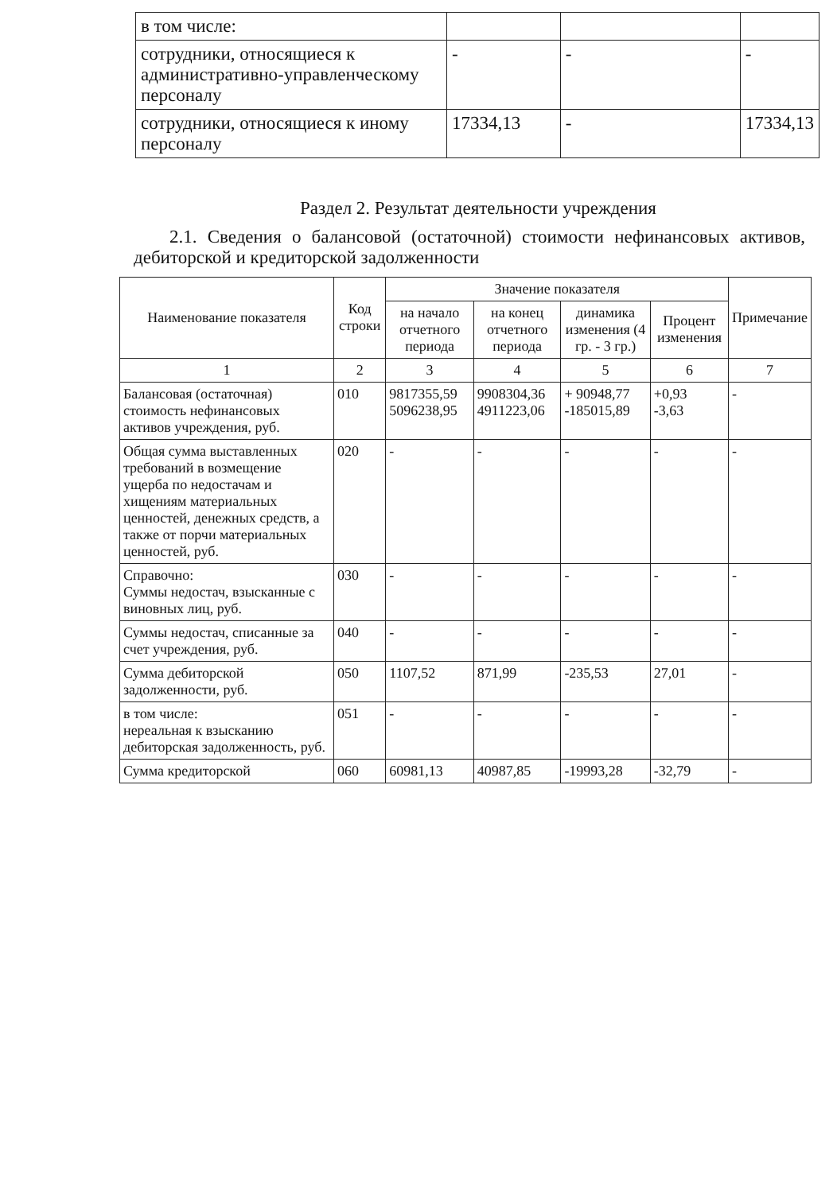| в том числе: | | | |
| сотрудники, относящиеся к административно-управленческому персоналу | - | - | - |
| сотрудники, относящиеся к иному персоналу | 17334,13 | - | 17334,13 |
Раздел 2. Результат деятельности учреждения
2.1. Сведения о балансовой (остаточной) стоимости нефинансовых активов, дебиторской и кредиторской задолженности
| Наименование показателя | Код строки | Значение показателя | | | | Примечание |
| --- | --- | --- | --- | --- | --- | --- |
| | | на начало отчетного периода | на конец отчетного периода | динамика изменения (4 гр. - 3 гр.) | Процент изменения | |
| 1 | 2 | 3 | 4 | 5 | 6 | 7 |
| Балансовая (остаточная) стоимость нефинансовых активов учреждения, руб. | 010 | 9817355,59 5096238,95 | 9908304,36 4911223,06 | + 90948,77 -185015,89 | +0,93 -3,63 | - |
| Общая сумма выставленных требований в возмещение ущерба по недостачам и хищениям материальных ценностей, денежных средств, а также от порчи материальных ценностей, руб. | 020 | - | - | - | - | - |
| Справочно: Суммы недостач, взысканные с виновных лиц, руб. | 030 | - | - | - | - | - |
| Суммы недостач, списанные за счет учреждения, руб. | 040 | - | - | - | - | - |
| Сумма дебиторской задолженности, руб. | 050 | 1107,52 | 871,99 | -235,53 | 27,01 | - |
| в том числе: нереальная к взысканию дебиторская задолженность, руб. | 051 | - | - | - | - | - |
| Сумма кредиторской | 060 | 60981,13 | 40987,85 | -19993,28 | -32,79 | - |